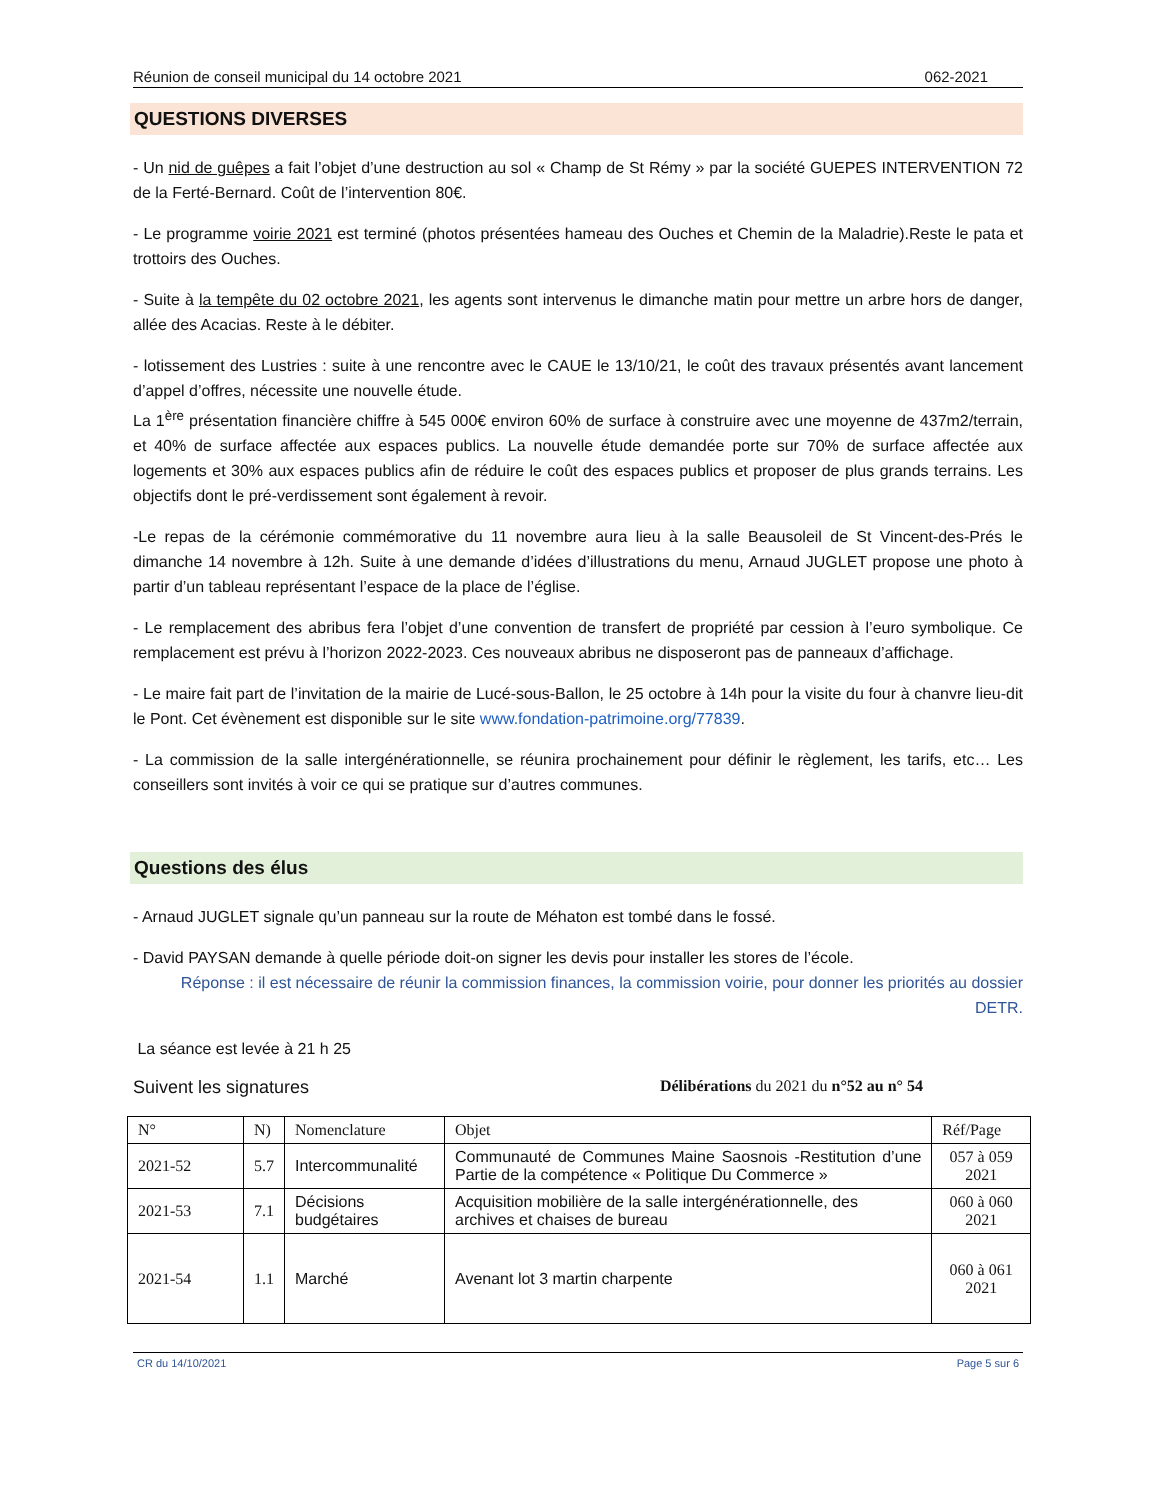Réunion de conseil municipal du 14 octobre 2021 062-2021
QUESTIONS DIVERSES
- Un nid de guêpes a fait l’objet d’une destruction au sol « Champ de St Rémy » par la société GUEPES INTERVENTION 72 de la Ferté-Bernard. Coût de l’intervention 80€.
- Le programme voirie 2021 est terminé (photos présentées hameau des Ouches et Chemin de la Maladrie).Reste le pata et trottoirs des Ouches.
- Suite à la tempête du 02 octobre 2021, les agents sont intervenus le dimanche matin pour mettre un arbre hors de danger, allée des Acacias. Reste à le débiter.
- lotissement des Lustries : suite à une rencontre avec le CAUE le 13/10/21, le coût des travaux présentés avant lancement d’appel d’offres, nécessite une nouvelle étude.
La 1<sup>ère</sup> présentation financière chiffre à 545 000€ environ 60% de surface à construire avec une moyenne de 437m2/terrain, et 40% de surface affectée aux espaces publics. La nouvelle étude demandée porte sur 70% de surface affectée aux logements et 30% aux espaces publics afin de réduire le coût des espaces publics et proposer de plus grands terrains. Les objectifs dont le pré-verdissement sont également à revoir.
-Le repas de la cérémonie commémorative du 11 novembre aura lieu à la salle Beausoleil de St Vincent-des-Prés le dimanche 14 novembre à 12h. Suite à une demande d’idées d’illustrations du menu, Arnaud JUGLET propose une photo à partir d’un tableau représentant l’espace de la place de l’église.
- Le remplacement des abribus fera l’objet d’une convention de transfert de propriété par cession à l’euro symbolique. Ce remplacement est prévu à l’horizon 2022-2023. Ces nouveaux abribus ne disposeront pas de panneaux d’affichage.
- Le maire fait part de l’invitation de la mairie de Lucé-sous-Ballon, le 25 octobre à 14h pour la visite du four à chanvre lieu-dit le Pont. Cet évènement est disponible sur le site www.fondation-patrimoine.org/77839.
- La commission de la salle intergénérationnelle, se réunira prochainement pour définir le règlement, les tarifs, etc… Les conseillers sont invités à voir ce qui se pratique sur d’autres communes.
Questions des élus
- Arnaud JUGLET signale qu’un panneau sur la route de Méhaton est tombé dans le fossé.
- David PAYSAN demande à quelle période doit-on signer les devis pour installer les stores de l’école.
Réponse : il est nécessaire de réunir la commission finances, la commission voirie, pour donner les priorités au dossier DETR.
La séance est levée à 21 h 25
Suivent les signatures Délibérations du 2021 du n°52 au n° 54
| N° | N) | Nomenclature | Objet | Réf/Page |
| 2021-52 | 5.7 | Intercommunalité | Communauté de Communes Maine Saosnois -Restitution d’une Partie de la compétence « Politique Du Commerce » | 057 à 059 2021 |
| 2021-53 | 7.1 | Décisions budgétaires | Acquisition mobilière de la salle intergénérationnelle, des archives et chaises de bureau | 060 à 060 2021 |
| 2021-54 | 1.1 | Marché | Avenant lot 3 martin charpente | 060 à 061 2021 |
CR du 14/10/2021 Page 5 sur 6